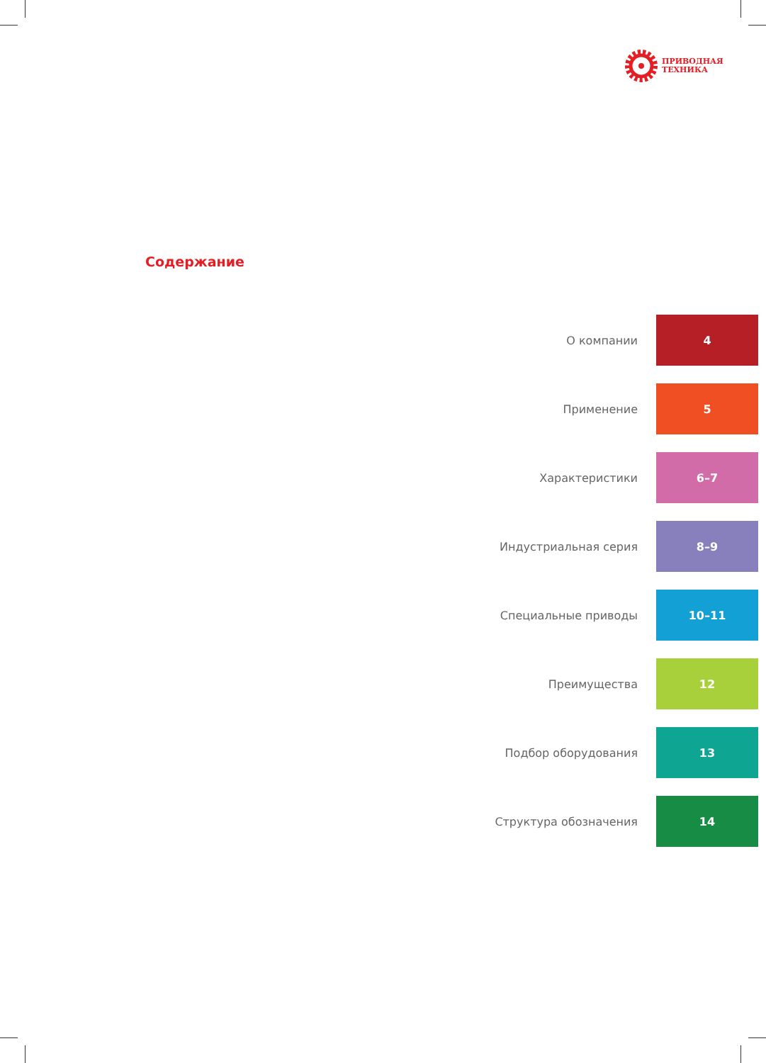ПРИВОДНАЯ
ТЕХНИКА
Содержание
О компании 4
Применение 5
Характеристики 6–7
Индустриальная серия 8–9
Специальные приводы 10–11
Преимущества 12
Подбор оборудования 13
Структура обозначения 14